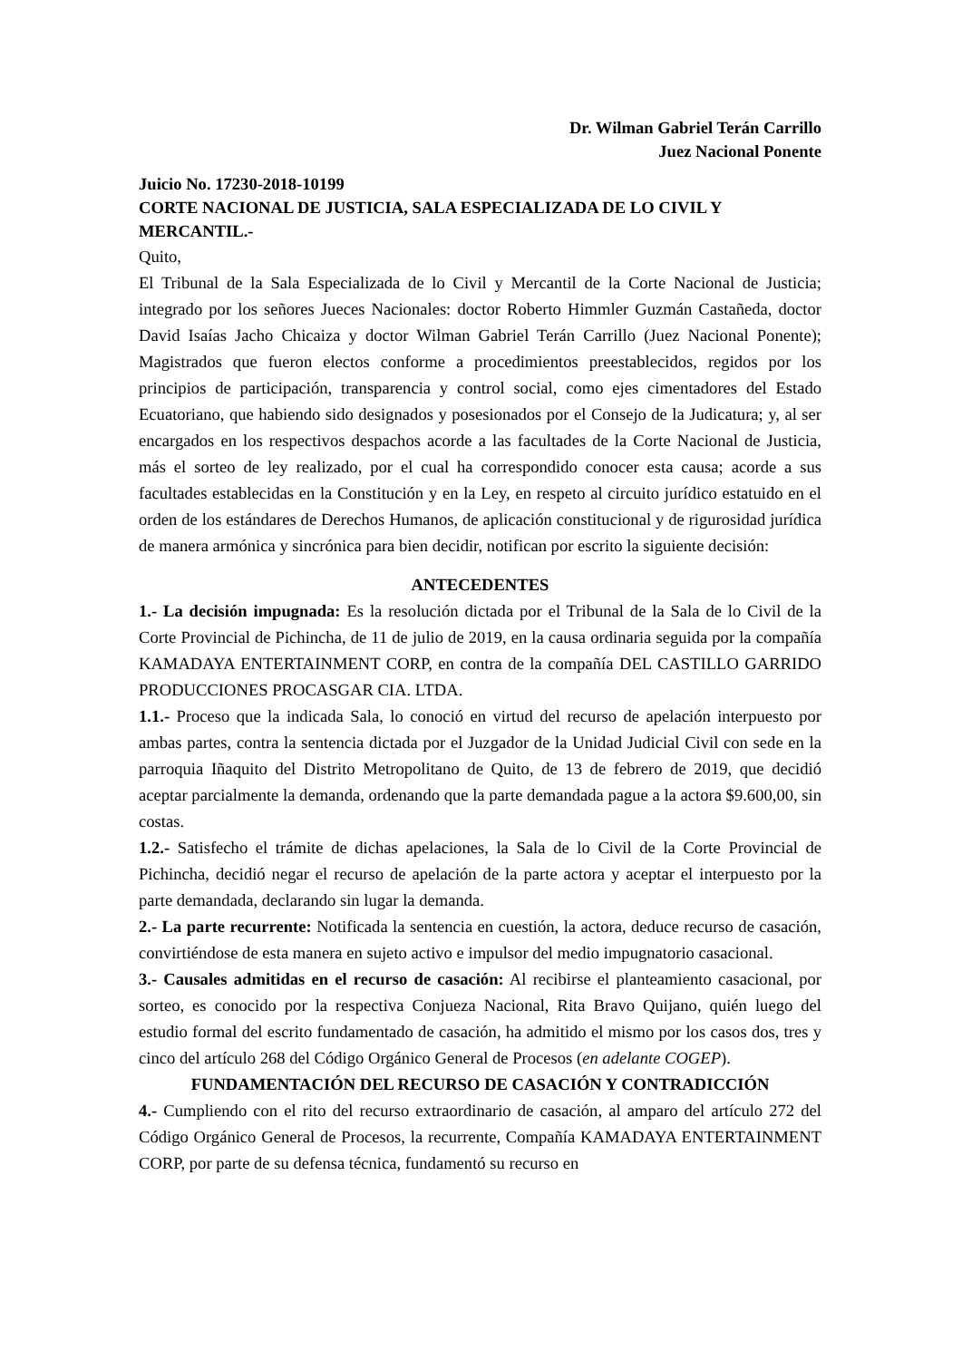Dr. Wilman Gabriel Terán Carrillo
Juez Nacional Ponente
Juicio No. 17230-2018-10199
CORTE NACIONAL DE JUSTICIA, SALA ESPECIALIZADA DE LO CIVIL Y MERCANTIL.-
Quito,
El Tribunal de la Sala Especializada de lo Civil y Mercantil de la Corte Nacional de Justicia; integrado por los señores Jueces Nacionales: doctor Roberto Himmler Guzmán Castañeda, doctor David Isaías Jacho Chicaiza y doctor Wilman Gabriel Terán Carrillo (Juez Nacional Ponente); Magistrados que fueron electos conforme a procedimientos preestablecidos, regidos por los principios de participación, transparencia y control social, como ejes cimentadores del Estado Ecuatoriano, que habiendo sido designados y posesionados por el Consejo de la Judicatura; y, al ser encargados en los respectivos despachos acorde a las facultades de la Corte Nacional de Justicia, más el sorteo de ley realizado, por el cual ha correspondido conocer esta causa; acorde a sus facultades establecidas en la Constitución y en la Ley, en respeto al circuito jurídico estatuido en el orden de los estándares de Derechos Humanos, de aplicación constitucional y de rigurosidad jurídica de manera armónica y sincrónica para bien decidir, notifican por escrito la siguiente decisión:
ANTECEDENTES
1.- La decisión impugnada: Es la resolución dictada por el Tribunal de la Sala de lo Civil de la Corte Provincial de Pichincha, de 11 de julio de 2019, en la causa ordinaria seguida por la compañía KAMADAYA ENTERTAINMENT CORP, en contra de la compañía DEL CASTILLO GARRIDO PRODUCCIONES PROCASGAR CIA. LTDA.
1.1.- Proceso que la indicada Sala, lo conoció en virtud del recurso de apelación interpuesto por ambas partes, contra la sentencia dictada por el Juzgador de la Unidad Judicial Civil con sede en la parroquia Iñaquito del Distrito Metropolitano de Quito, de 13 de febrero de 2019, que decidió aceptar parcialmente la demanda, ordenando que la parte demandada pague a la actora $9.600,00, sin costas.
1.2.- Satisfecho el trámite de dichas apelaciones, la Sala de lo Civil de la Corte Provincial de Pichincha, decidió negar el recurso de apelación de la parte actora y aceptar el interpuesto por la parte demandada, declarando sin lugar la demanda.
2.- La parte recurrente: Notificada la sentencia en cuestión, la actora, deduce recurso de casación, convirtiéndose de esta manera en sujeto activo e impulsor del medio impugnatorio casacional.
3.- Causales admitidas en el recurso de casación: Al recibirse el planteamiento casacional, por sorteo, es conocido por la respectiva Conjueza Nacional, Rita Bravo Quijano, quién luego del estudio formal del escrito fundamentado de casación, ha admitido el mismo por los casos dos, tres y cinco del artículo 268 del Código Orgánico General de Procesos (en adelante COGEP).
FUNDAMENTACIÓN DEL RECURSO DE CASACIÓN Y CONTRADICCIÓN
4.- Cumpliendo con el rito del recurso extraordinario de casación, al amparo del artículo 272 del Código Orgánico General de Procesos, la recurrente, Compañía KAMADAYA ENTERTAINMENT CORP, por parte de su defensa técnica, fundamentó su recurso en